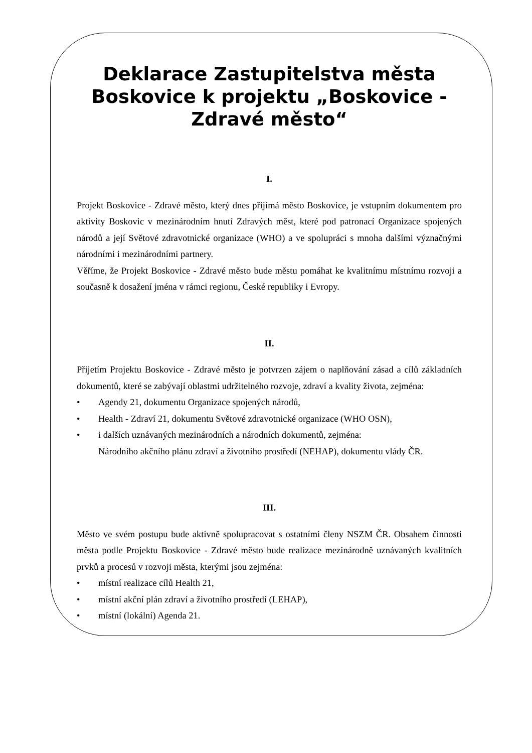Deklarace Zastupitelstva města Boskovice k projektu „Boskovice - Zdravé město“
I.
Projekt Boskovice - Zdravé město, který dnes přijímá město Boskovice, je vstupním dokumentem pro aktivity Boskovic v mezinárodním hnutí Zdravých měst, které pod patronací Organizace spojených národů a její Světové zdravotnické organizace (WHO) a ve spolupráci s mnoha dalšími význačnými národními i mezinárodními partnery.
Věříme, že Projekt Boskovice - Zdravé město bude městu pomáhat ke kvalitnímu místnímu rozvoji a současně k dosažení jména v rámci regionu, České republiky i Evropy.
II.
Přijetím Projektu Boskovice - Zdravé město je potvrzen zájem o naplňování zásad a cílů základních dokumentů, které se zabývají oblastmi udržitelného rozvoje, zdraví a kvality života, zejména:
• Agendy 21, dokumentu Organizace spojených národů,
• Health - Zdraví 21, dokumentu Světové zdravotnické organizace (WHO OSN),
• i dalších uznávaných mezinárodních a národních dokumentů, zejména:
Národního akčního plánu zdraví a životního prostředí (NEHAP), dokumentu vlády ČR.
III.
Město ve svém postupu bude aktivně spolupracovat s ostatními členy NSZM ČR. Obsahem činnosti města podle Projektu Boskovice - Zdravé město bude realizace mezinárodně uznávaných kvalitních prvků a procesů v rozvoji města, kterými jsou zejména:
• místní realizace cílů Health 21,
• místní akční plán zdraví a životního prostředí (LEHAP),
• místní (lokální) Agenda 21.